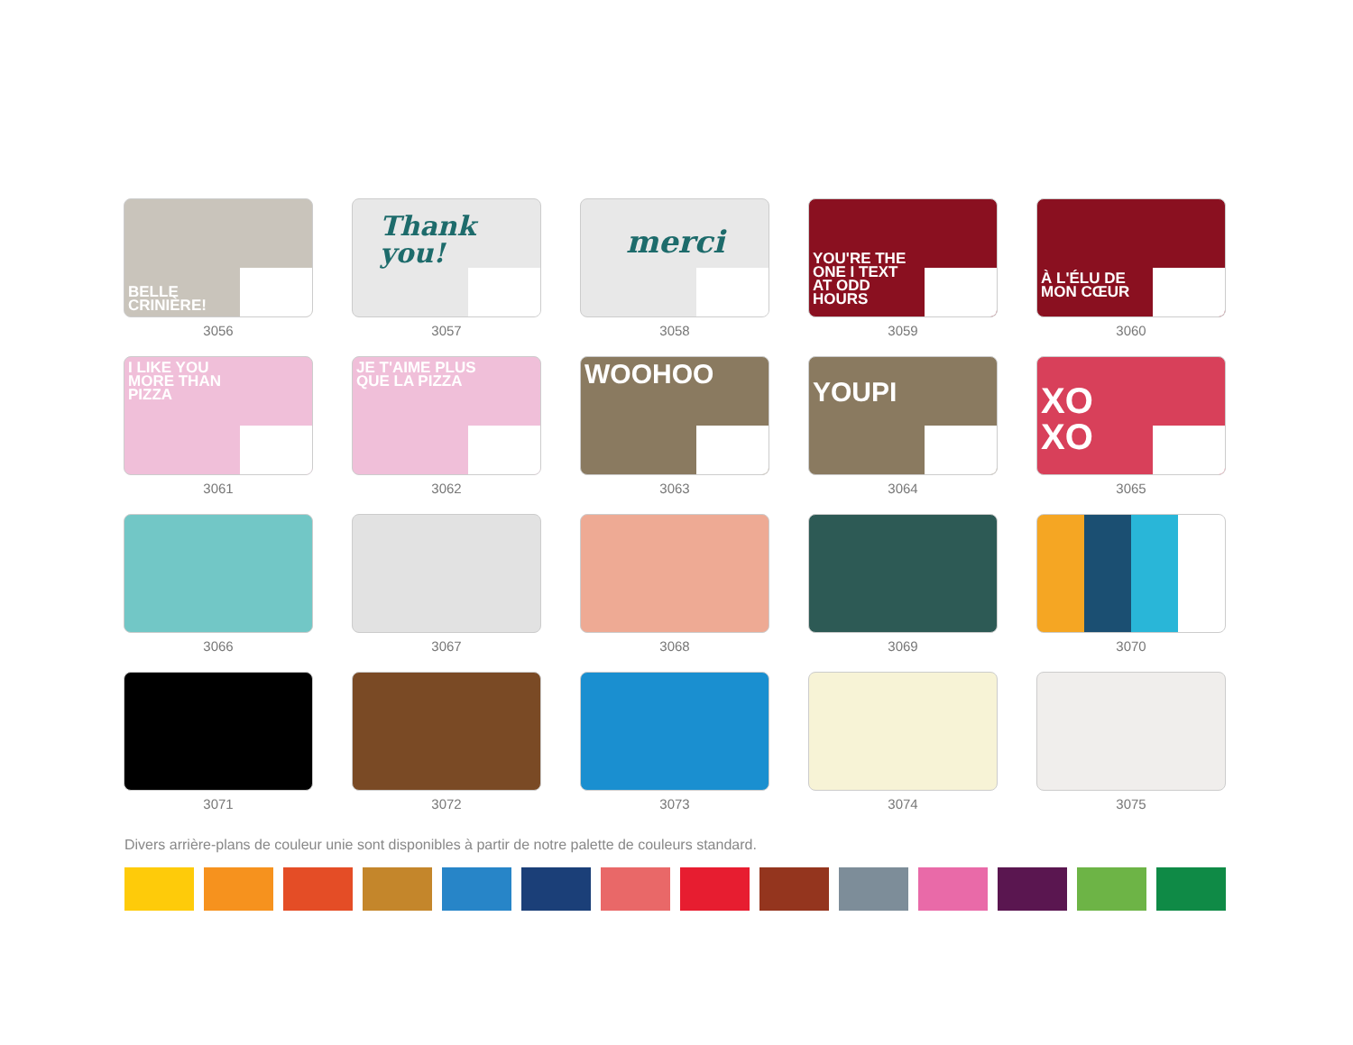BELLE
CRINIÈRE!
3056
Thank you!
3057
merci
3058
YOU'RE THE
ONE I TEXT
AT ODD
HOURS
3059
À L'ÉLU DE
MON CŒUR
3060
I LIKE YOU
MORE THAN
PIZZA
3061
JE T'AIME PLUS
QUE LA PIZZA
3062
WOOHOO
3063
YOUPI
3064
XO
XO
3065
3066
3067
3068
3069
3070
3071
3072
3073
3074
3075
Divers arrière-plans de couleur unie sont disponibles à partir de notre palette de couleurs standard.